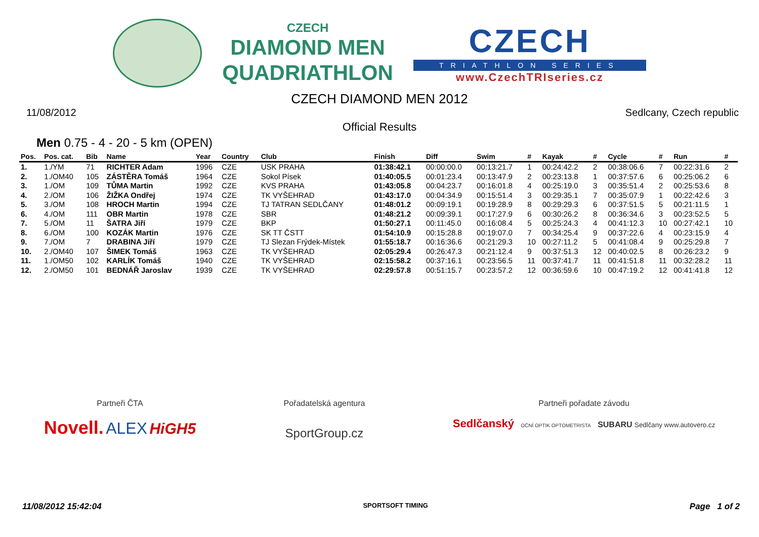CZECH
DIAMOND MEN
QUADRIATHLON
CZECH
TRIATHLON SERIES
www.CzechTRIseries.cz
CZECH DIAMOND MEN 2012
11/08/2012 Sedlcany, Czech republic
Official Results
Men 0.75 - 4 - 20 - 5 km (OPEN)
| Pos. | Pos. cat. | Bib | Name | Year | Country | Club | Finish | Diff | Swim | # | Kayak | # | Cycle | # | Run | # |
| --- | --- | --- | --- | --- | --- | --- | --- | --- | --- | --- | --- | --- | --- | --- | --- | --- |
| 1. | 1./YM | 71 | RICHTER Adam | 1996 | CZE | USK PRAHA | 01:38:42.1 | 00:00:00.0 | 00:13:21.7 | 1 | 00:24:42.2 | 2 | 00:38:06.6 | 7 | 00:22:31.6 | 2 |
| 2. | 1./OM40 | 105 | ZÁSTĚRA Tomáš | 1964 | CZE | Sokol Písek | 01:40:05.5 | 00:01:23.4 | 00:13:47.9 | 2 | 00:23:13.8 | 1 | 00:37:57.6 | 6 | 00:25:06.2 | 6 |
| 3. | 1./OM | 109 | TŮMA Martin | 1992 | CZE | KVS PRAHA | 01:43:05.8 | 00:04:23.7 | 00:16:01.8 | 4 | 00:25:19.0 | 3 | 00:35:51.4 | 2 | 00:25:53.6 | 8 |
| 4. | 2./OM | 106 | ŽIŽKA Ondřej | 1974 | CZE | TK VYŠEHRAD | 01:43:17.0 | 00:04:34.9 | 00:15:51.4 | 3 | 00:29:35.1 | 7 | 00:35:07.9 | 1 | 00:22:42.6 | 3 |
| 5. | 3./OM | 108 | HROCH Martin | 1994 | CZE | TJ TATRAN SEDLČANY | 01:48:01.2 | 00:09:19.1 | 00:19:28.9 | 8 | 00:29:29.3 | 6 | 00:37:51.5 | 5 | 00:21:11.5 | 1 |
| 6. | 4./OM | 111 | OBR Martin | 1978 | CZE | SBR | 01:48:21.2 | 00:09:39.1 | 00:17:27.9 | 6 | 00:30:26.2 | 8 | 00:36:34.6 | 3 | 00:23:52.5 | 5 |
| 7. | 5./OM | 11 | ŠATRA Jiří | 1979 | CZE | BKP | 01:50:27.1 | 00:11:45.0 | 00:16:08.4 | 5 | 00:25:24.3 | 4 | 00:41:12.3 | 10 | 00:27:42.1 | 10 |
| 8. | 6./OM | 100 | KOZÁK Martin | 1976 | CZE | SK TT ČSTT | 01:54:10.9 | 00:15:28.8 | 00:19:07.0 | 7 | 00:34:25.4 | 9 | 00:37:22.6 | 4 | 00:23:15.9 | 4 |
| 9. | 7./OM | 7 | DRABINA Jiří | 1979 | CZE | TJ Slezan Frýdek-Místek | 01:55:18.7 | 00:16:36.6 | 00:21:29.3 | 10 | 00:27:11.2 | 5 | 00:41:08.4 | 9 | 00:25:29.8 | 7 |
| 10. | 2./OM40 | 107 | ŠIMEK Tomáš | 1963 | CZE | TK VYŠEHRAD | 02:05:29.4 | 00:26:47.3 | 00:21:12.4 | 9 | 00:37:51.3 | 12 | 00:40:02.5 | 8 | 00:26:23.2 | 9 |
| 11. | 1./OM50 | 102 | KARLÍK Tomáš | 1940 | CZE | TK VYŠEHRAD | 02:15:58.2 | 00:37:16.1 | 00:23:56.5 | 11 | 00:37:41.7 | 11 | 00:41:51.8 | 11 | 00:32:28.2 | 11 |
| 12. | 2./OM50 | 101 | BEDNÁŘ Jaroslav | 1939 | CZE | TK VYŠEHRAD | 02:29:57.8 | 00:51:15.7 | 00:23:57.2 | 12 | 00:36:59.6 | 10 | 00:47:19.2 | 12 | 00:41:41.8 | 12 |
Partneři ČTA
Novell. ALEX HiGH5
Pořadatelská agentura
SportGroup.cz
Partneři pořadate závodu
Sedlčanský OČNÍ OPTIK OPTOMETRISTA SUBARU Sedlčany www.autovero.cz
11/08/2012 15:42:04 SPORTSOFT TIMING Page 1 of 2